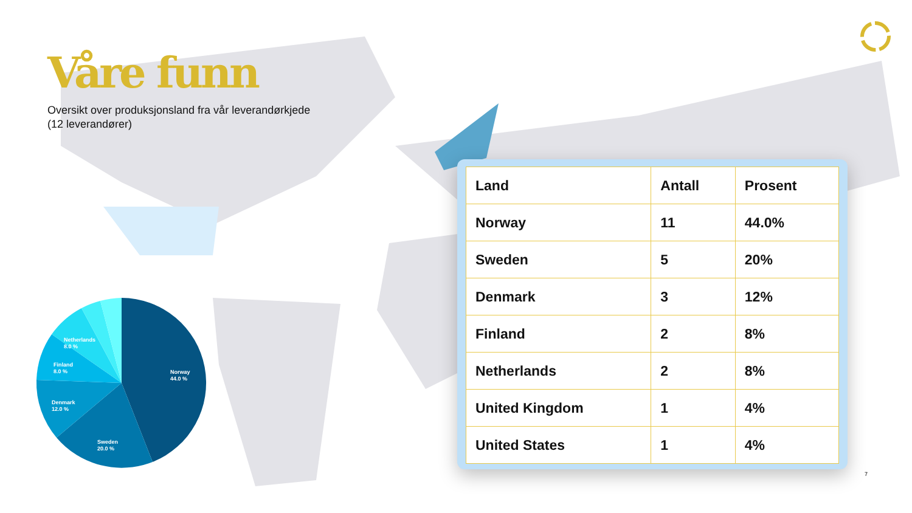Våre funn
Oversikt over produksjonsland fra vår leverandørkjede
(12 leverandører)
Norway
44.0 %
Sweden
20.0 %
Denmark
12.0 %
Finland
8.0 %
Netherlands
8.0 %
| Land | Antall | Prosent |
| --- | --- | --- |
| Norway | 11 | 44.0% |
| Sweden | 5 | 20% |
| Denmark | 3 | 12% |
| Finland | 2 | 8% |
| Netherlands | 2 | 8% |
| United Kingdom | 1 | 4% |
| United States | 1 | 4% |
7